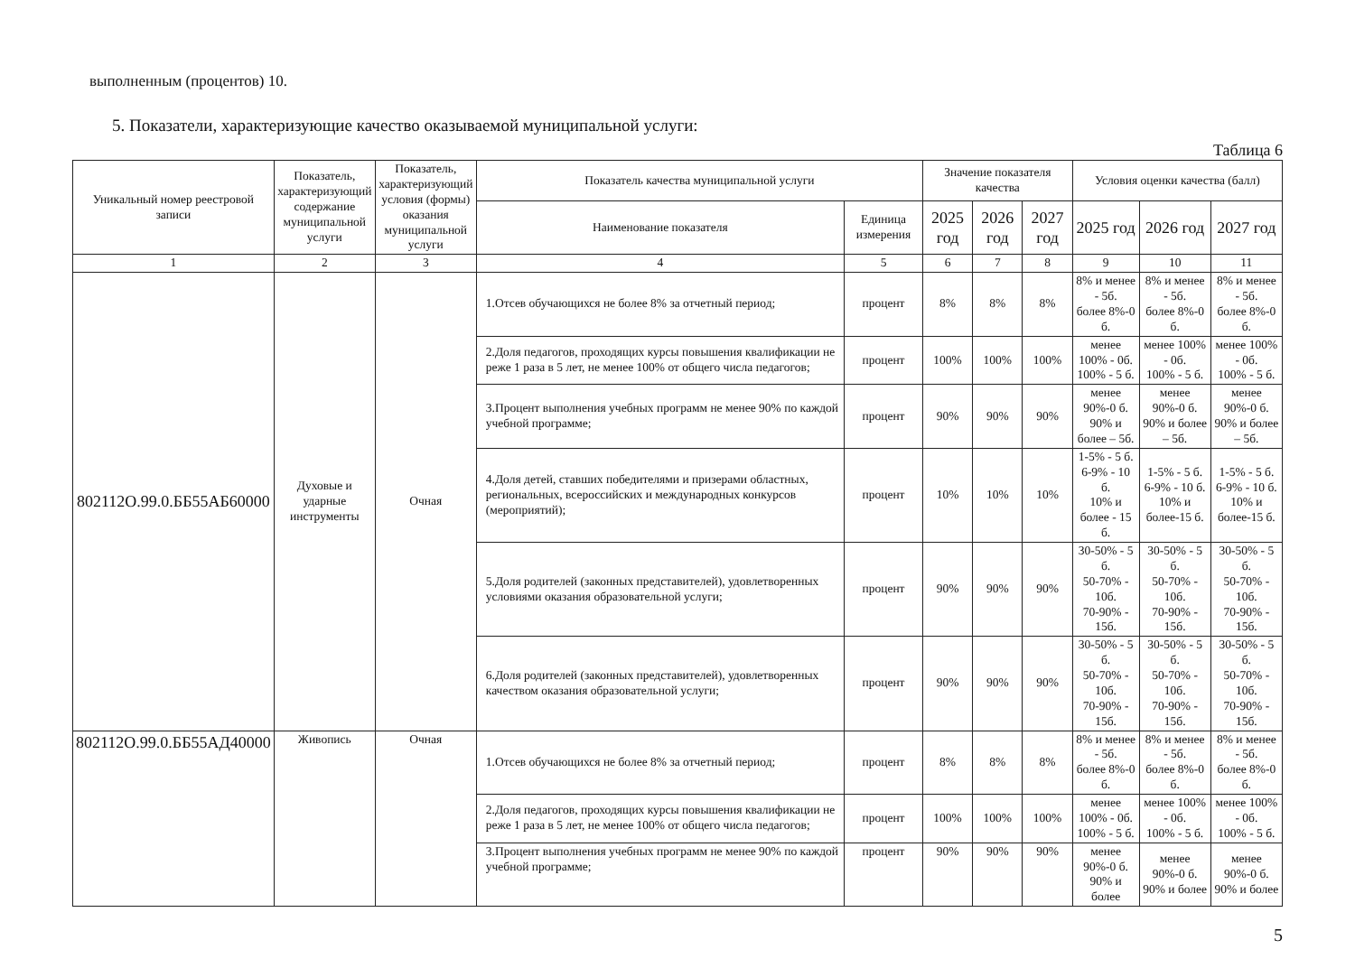выполненным (процентов) 10.
5. Показатели, характеризующие качество оказываемой муниципальной услуги:
Таблица 6
| Уникальный номер реестровой записи | Показатель, характеризующий содержание муниципальной услуги | Показатель, характеризующий условия (формы) оказания муниципальной услуги | Показатель качества муниципальной услуги | | Значение показателя качества | | | Условия оценки качества (балл) | | |
| --- | --- | --- | --- | --- | --- | --- | --- | --- | --- | --- |
| | | | Наименование показателя | Единица измерения | 2025 год | 2026 год | 2027 год | 2025 год | 2026 год | 2027 год |
| 1 | 2 | 3 | 4 | 5 | 6 | 7 | 8 | 9 | 10 | 11 |
| 802112О.99.0.ББ55АБ60000 | Духовые и ударные инструменты | Очная | 1.Отсев обучающихся не более 8% за отчетный период; | процент | 8% | 8% | 8% | 8% и менее - 5б. более 8%-0 б. | 8% и менее - 5б. более 8%-0 б. | 8% и менее - 5б. более 8%-0 б. |
| | | | 2.Доля педагогов, проходящих курсы повышения квалификации не реже 1 раза в 5 лет, не менее 100% от общего числа педагогов; | процент | 100% | 100% | 100% | менее 100% - 0б. 100% - 5 б. | менее 100% - 0б. 100% - 5 б. | менее 100% - 0б. 100% - 5 б. |
| | | | 3.Процент выполнения учебных программ не менее 90% по каждой учебной программе; | процент | 90% | 90% | 90% | менее 90%-0 б. 90% и более – 5б. | менее 90%-0 б. 90% и более – 5б. | менее 90%-0 б. 90% и более – 5б. |
| | | | 4.Доля детей, ставших победителями и призерами областных, региональных, всероссийских и международных конкурсов (мероприятий); | процент | 10% | 10% | 10% | 1-5% - 5 б. 6-9% - 10 б. 10% и более - 15 б. | 1-5% - 5 б. 6-9% - 10 б. 10% и более-15 б. | 1-5% - 5 б. 6-9% - 10 б. 10% и более-15 б. |
| | | | 5.Доля родителей (законных представителей), удовлетворенных условиями оказания образовательной услуги; | процент | 90% | 90% | 90% | 30-50% - 5 б. 50-70% - 10б. 70-90% - 15б. | 30-50% - 5 б. 50-70% - 10б. 70-90% - 15б. | 30-50% - 5 б. 50-70% - 10б. 70-90% - 15б. |
| | | | 6.Доля родителей (законных представителей), удовлетворенных качеством оказания образовательной услуги; | процент | 90% | 90% | 90% | 30-50% - 5 б. 50-70% - 10б. 70-90% - 15б. | 30-50% - 5 б. 50-70% - 10б. 70-90% - 15б. | 30-50% - 5 б. 50-70% - 10б. 70-90% - 15б. |
| 802112О.99.0.ББ55АД40000 | Живопись | Очная | 1.Отсев обучающихся не более 8% за отчетный период; | процент | 8% | 8% | 8% | 8% и менее - 5б. более 8%-0 б. | 8% и менее - 5б. более 8%-0 б. | 8% и менее - 5б. более 8%-0 б. |
| | | | 2.Доля педагогов, проходящих курсы повышения квалификации не реже 1 раза в 5 лет, не менее 100% от общего числа педагогов; | процент | 100% | 100% | 100% | менее 100% - 0б. 100% - 5 б. | менее 100% - 0б. 100% - 5 б. | менее 100% - 0б. 100% - 5 б. |
| | | | 3.Процент выполнения учебных программ не менее 90% по каждой учебной программе; | процент | 90% | 90% | 90% | менее 90%-0 б. 90% и более | менее 90%-0 б. 90% и более | менее 90%-0 б. 90% и более |
5